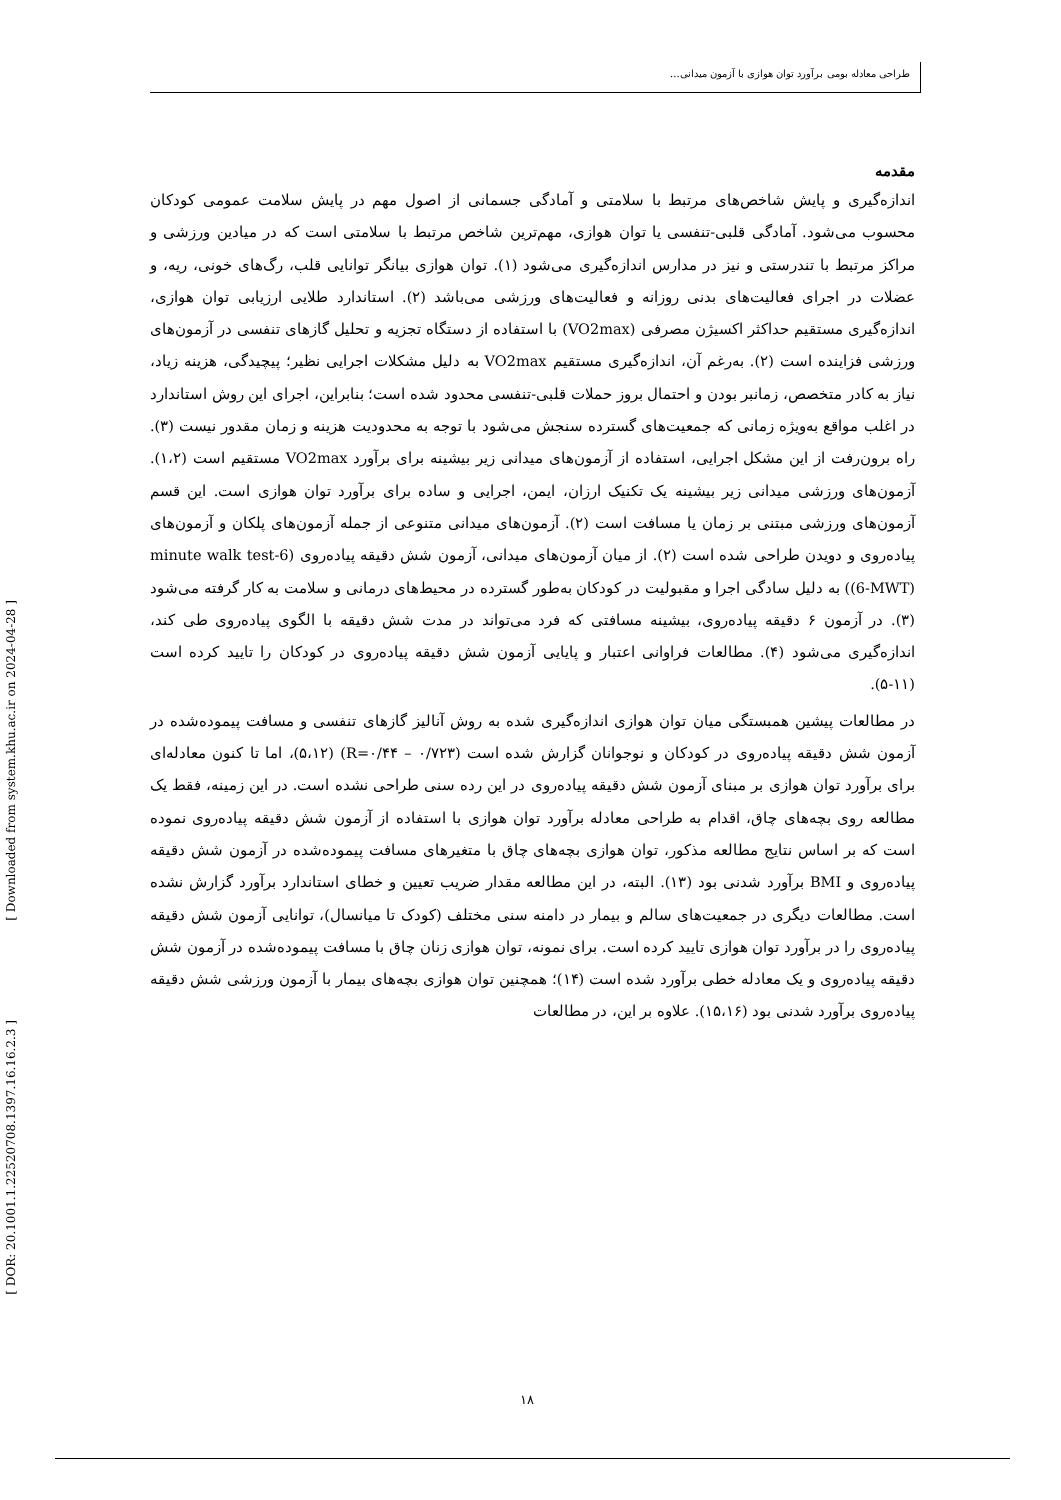طراحی معادله بومی برآورد توان هوازی با آزمون میدانی...
مقدمه
اندازه‌گیری و پایش شاخص‌های مرتبط با سلامتی و آمادگی جسمانی از اصول مهم در پایش سلامت عمومی کودکان محسوب می‌شود. آمادگی قلبی-تنفسی یا توان هوازی، مهم‌ترین شاخص مرتبط با سلامتی است که در میادین ورزشی و مراکز مرتبط با تندرستی و نیز در مدارس اندازه‌گیری می‌شود (۱). توان هوازی بیانگر توانایی قلب، رگ‌های خونی، ریه، و عضلات در اجرای فعالیت‌های بدنی روزانه و فعالیت‌های ورزشی می‌باشد (۲). استاندارد طلایی ارزیابی توان هوازی، اندازه‌گیری مستقیم حداکثر اکسیژن مصرفی (VO2max) با استفاده از دستگاه تجزیه و تحلیل گازهای تنفسی در آزمون‌های ورزشی فزاینده است (۲). به‌رغم آن، اندازه‌گیری مستقیم VO2max به دلیل مشکلات اجرایی نظیر؛ پیچیدگی، هزینه زیاد، نیاز به کادر متخصص، زمانبر بودن و احتمال بروز حملات قلبی-تنفسی محدود شده است؛ بنابراین، اجرای این روش استاندارد در اغلب مواقع به‌ویژه زمانی که جمعیت‌های گسترده سنجش می‌شود با توجه به محدودیت هزینه و زمان مقدور نیست (۳). راه برون‌رفت از این مشکل اجرایی، استفاده از آزمون‌های میدانی زیر بیشینه برای برآورد VO2max مستقیم است (۱،۲). آزمون‌های ورزشی میدانی زیر بیشینه یک تکنیک ارزان، ایمن، اجرایی و ساده برای برآورد توان هوازی است. این قسم آزمون‌های ورزشی مبتنی بر زمان یا مسافت است (۲). آزمون‌های میدانی متنوعی از جمله آزمون‌های پلکان و آزمون‌های پیاده‌روی و دویدن طراحی شده است (۲). از میان آزمون‌های میدانی، آزمون شش دقیقه پیاده‌روی (6-minute walk test (6-MWT)) به دلیل سادگی اجرا و مقبولیت در کودکان به‌طور گسترده در محیط‌های درمانی و سلامت به کار گرفته می‌شود (۳). در آزمون ۶ دقیقه پیاده‌روی، بیشینه مسافتی که فرد می‌تواند در مدت شش دقیقه با الگوی پیاده‌روی طی کند، اندازه‌گیری می‌شود (۴). مطالعات فراوانی اعتبار و پایایی آزمون شش دقیقه پیاده‌روی در کودکان را تایید کرده است (۱۱-۵).
در مطالعات پیشین همبستگی میان توان هوازی اندازه‌گیری شده به روش آنالیز گازهای تنفسی و مسافت پیموده‌شده در آزمون شش دقیقه پیاده‌روی در کودکان و نوجوانان گزارش شده است (R=۰/۴۴ – ۰/۷۲۳) (۵،۱۲)، اما تا کنون معادله‌ای برای برآورد توان هوازی بر مبنای آزمون شش دقیقه پیاده‌روی در این رده سنی طراحی نشده است. در این زمینه، فقط یک مطالعه روی بچه‌های چاق، اقدام به طراحی معادله برآورد توان هوازی با استفاده از آزمون شش دقیقه پیاده‌روی نموده است که بر اساس نتایج مطالعه مذکور، توان هوازی بچه‌های چاق با متغیرهای مسافت پیموده‌شده در آزمون شش دقیقه پیاده‌روی و BMI برآورد شدنی بود (۱۳). البته، در این مطالعه مقدار ضریب تعیین و خطای استاندارد برآورد گزارش نشده است. مطالعات دیگری در جمعیت‌های سالم و بیمار در دامنه سنی مختلف (کودک تا میانسال)، توانایی آزمون شش دقیقه پیاده‌روی را در برآورد توان هوازی تایید کرده است. برای نمونه، توان هوازی زنان چاق با مسافت پیموده‌شده در آزمون شش دقیقه پیاده‌روی و یک معادله خطی برآورد شده است (۱۴)؛ همچنین توان هوازی بچه‌های بیمار با آزمون ورزشی شش دقیقه پیاده‌روی برآورد شدنی بود (۱۵،۱۶). علاوه بر این، در مطالعات
[ DOR: 20.1001.1.22520708.1397.16.16.2.3 ]
[ Downloaded from system.khu.ac.ir on 2024-04-28 ]
۱۸